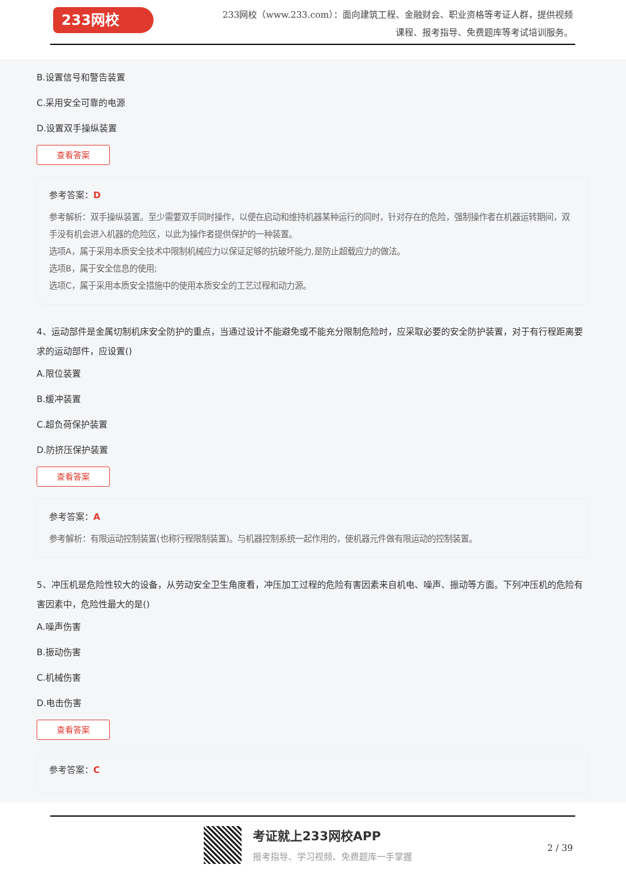233网校
233网校（www.233.com）：面向建筑工程、金融财会、职业资格等考证人群，提供视频课程、报考指导、免费题库等考试培训服务。
B.设置信号和警告装置
C.采用安全可靠的电源
D.设置双手操纵装置
查看答案
参考答案：D
参考解析：双手操纵装置。至少需要双手同时操作，以便在启动和维持机器某种运行的同时，针对存在的危险，强制操作者在机器运转期间，双手没有机会进入机器的危险区，以此为操作者提供保护的一种装置。
选项A，属于采用本质安全技术中限制机械应力以保证足够的抗破坏能力,是防止超载应力的做法。
选项B，属于安全信息的使用;
选项C，属于采用本质安全措施中的使用本质安全的工艺过程和动力源。
4、运动部件是金属切制机床安全防护的重点，当通过设计不能避免或不能充分限制危险时，应采取必要的安全防护装置，对于有行程距离要求的运动部件，应设置()
A.限位装置
B.缓冲装置
C.超负荷保护装置
D.防挤压保护装置
查看答案
参考答案：A
参考解析：有限运动控制装置(也称行程限制装置)。与机器控制系统一起作用的，使机器元件做有限运动的控制装置。
5、冲压机是危险性较大的设备，从劳动安全卫生角度看，冲压加工过程的危险有害因素来自机电、噪声、振动等方面。下列冲压机的危险有害因素中，危险性最大的是()
A.噪声伤害
B.振动伤害
C.机械伤害
D.电击伤害
查看答案
参考答案：C
考证就上233网校APP
报考指导、学习视频、免费题库一手掌握
2 / 39